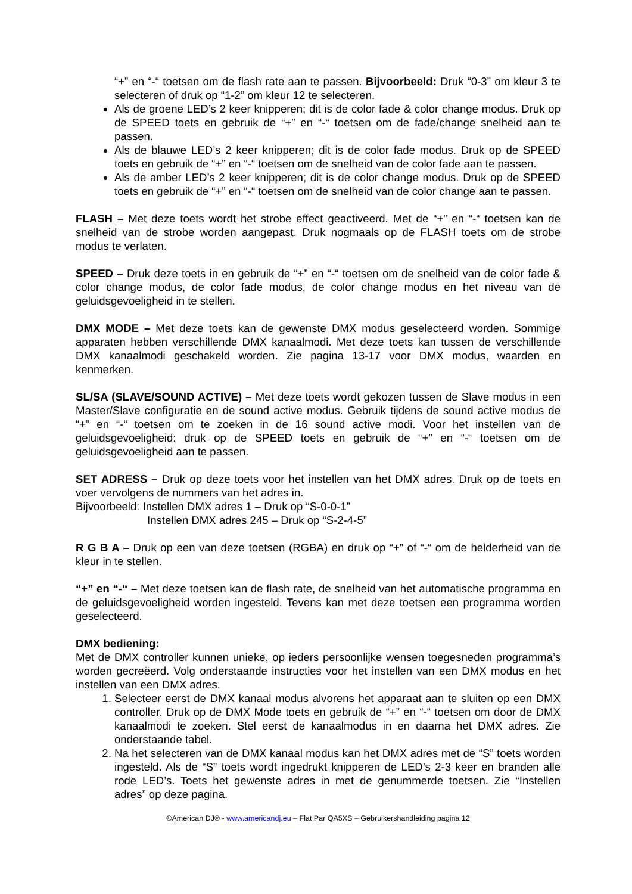“+” en “-“ toetsen om de flash rate aan te passen. Bijvoorbeeld: Druk “0-3” om kleur 3 te selecteren of druk op “1-2” om kleur 12 te selecteren.
Als de groene LED’s 2 keer knipperen; dit is de color fade & color change modus. Druk op de SPEED toets en gebruik de “+” en “-“ toetsen om de fade/change snelheid aan te passen.
Als de blauwe LED’s 2 keer knipperen; dit is de color fade modus. Druk op de SPEED toets en gebruik de “+” en “-“ toetsen om de snelheid van de color fade aan te passen.
Als de amber LED’s 2 keer knipperen; dit is de color change modus. Druk op de SPEED toets en gebruik de “+” en “-“ toetsen om de snelheid van de color change aan te passen.
FLASH – Met deze toets wordt het strobe effect geactiveerd. Met de “+” en “-“ toetsen kan de snelheid van de strobe worden aangepast. Druk nogmaals op de FLASH toets om de strobe modus te verlaten.
SPEED – Druk deze toets in en gebruik de “+” en “-“ toetsen om de snelheid van de color fade & color change modus, de color fade modus, de color change modus en het niveau van de geluidsgevoeligheid in te stellen.
DMX MODE – Met deze toets kan de gewenste DMX modus geselecteerd worden. Sommige apparaten hebben verschillende DMX kanaalmodi. Met deze toets kan tussen de verschillende DMX kanaalmodi geschakeld worden. Zie pagina 13-17 voor DMX modus, waarden en kenmerken.
SL/SA (SLAVE/SOUND ACTIVE) – Met deze toets wordt gekozen tussen de Slave modus in een Master/Slave configuratie en de sound active modus. Gebruik tijdens de sound active modus de “+” en “-“ toetsen om te zoeken in de 16 sound active modi. Voor het instellen van de geluidsgevoeligheid: druk op de SPEED toets en gebruik de “+” en “-“ toetsen om de geluidsgevoeligheid aan te passen.
SET ADRESS – Druk op deze toets voor het instellen van het DMX adres. Druk op de toets en voer vervolgens de nummers van het adres in.
Bijvoorbeeld: Instellen DMX adres 1 – Druk op “S-0-0-1”
Instellen DMX adres 245 – Druk op “S-2-4-5”
R G B A – Druk op een van deze toetsen (RGBA) en druk op “+” of “-“ om de helderheid van de kleur in te stellen.
“+” en “-“ – Met deze toetsen kan de flash rate, de snelheid van het automatische programma en de geluidsgevoeligheid worden ingesteld. Tevens kan met deze toetsen een programma worden geselecteerd.
DMX bediening:
Met de DMX controller kunnen unieke, op ieders persoonlijke wensen toegesneden programma’s worden gecreëerd. Volg onderstaande instructies voor het instellen van een DMX modus en het instellen van een DMX adres.
1. Selecteer eerst de DMX kanaal modus alvorens het apparaat aan te sluiten op een DMX controller. Druk op de DMX Mode toets en gebruik de “+” en “-“ toetsen om door de DMX kanaalmodi te zoeken. Stel eerst de kanaalmodus in en daarna het DMX adres. Zie onderstaande tabel.
2. Na het selecteren van de DMX kanaal modus kan het DMX adres met de “S” toets worden ingesteld. Als de “S” toets wordt ingedrukt knipperen de LED’s 2-3 keer en branden alle rode LED’s. Toets het gewenste adres in met de genummerde toetsen. Zie “Instellen adres” op deze pagina.
©American DJ® - www.americandj.eu – Flat Par QA5XS – Gebruikershandleiding pagina 12